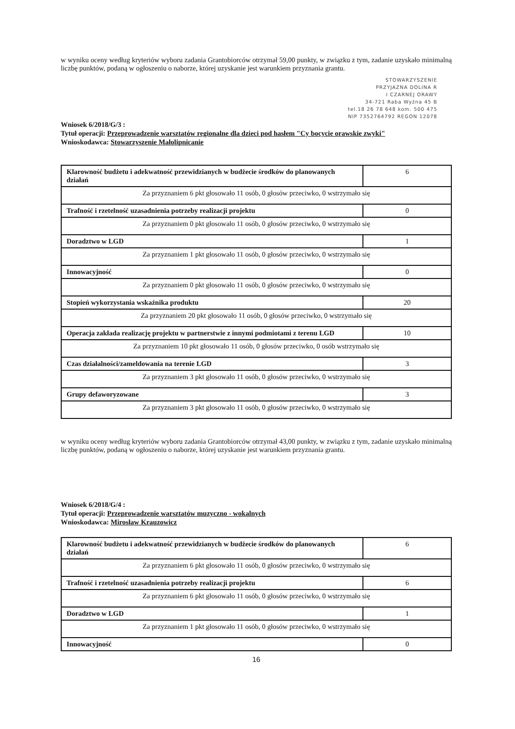w wyniku oceny według kryteriów wyboru zadania Grantobiorców otrzymał 59,00 punkty, w związku z tym, zadanie uzyskało minimalną liczbę punktów, podaną w ogłoszeniu o naborze, której uzyskanie jest warunkiem przyznania grantu.
STOWARZYSZENIE
PRZYJAZNA DOLINA R
I CZARNEJ ORAWY
34-721 Raba Wyżna 45 B
tel.18 26 78 648 kom. 500 475
NIP 7352764792 REGON 12078
Wniosek 6/2018/G/3 :
Tytuł operacji: Przeprowadzenie warsztatów regionalne dla dzieci pod hasłem "Cy bocycie orawskie zwyki"
Wnioskodawca: Stowarzyszenie Małolipnicanie
| Klarowność budżetu i adekwatność przewidzianych w budżecie środków do planowanych działań | 6 |
| Za przyznaniem 6 pkt głosowało 11 osób, 0 głosów przeciwko, 0 wstrzymało się | |
| Trafność i rzetelność uzasadnienia potrzeby realizacji projektu | 0 |
| Za przyznaniem 0 pkt głosowało 11 osób, 0 głosów przeciwko, 0 wstrzymało się | |
| Doradztwo w LGD | 1 |
| Za przyznaniem 1 pkt głosowało 11 osób, 0 głosów przeciwko, 0 wstrzymało się | |
| Innowacyjność | 0 |
| Za przyznaniem 0 pkt głosowało 11 osób, 0 głosów przeciwko, 0 wstrzymało się | |
| Stopień wykorzystania wskaźnika produktu | 20 |
| Za przyznaniem 20 pkt głosowało 11 osób, 0 głosów przeciwko, 0 wstrzymało się | |
| Operacja zakłada realizację projektu w partnerstwie z innymi podmiotami z terenu LGD | 10 |
| Za przyznaniem 10 pkt głosowało 11 osób, 0 głosów przeciwko, 0 osób wstrzymało się | |
| Czas działalności/zameldowania na terenie LGD | 3 |
| Za przyznaniem 3 pkt głosowało 11 osób, 0 głosów przeciwko, 0 wstrzymało się | |
| Grupy defaworyzowane | 3 |
| Za przyznaniem 3 pkt głosowało 11 osób, 0 głosów przeciwko, 0 wstrzymało się | |
w wyniku oceny według kryteriów wyboru zadania Grantobiorców otrzymał 43,00 punkty, w związku z tym, zadanie uzyskało minimalną liczbę punktów, podaną w ogłoszeniu o naborze, której uzyskanie jest warunkiem przyznania grantu.
Wniosek 6/2018/G/4 :
Tytuł operacji: Przeprowadzenie warsztatów muzyczno - wokalnych
Wnioskodawca: Mirosław Krauzowicz
| Klarowność budżetu i adekwatność przewidzianych w budżecie środków do planowanych działań | 6 |
| Za przyznaniem 6 pkt głosowało 11 osób, 0 głosów przeciwko, 0 wstrzymało się | |
| Trafność i rzetelność uzasadnienia potrzeby realizacji projektu | 6 |
| Za przyznaniem 6 pkt głosowało 11 osób, 0 głosów przeciwko, 0 wstrzymało się | |
| Doradztwo w LGD | 1 |
| Za przyznaniem 1 pkt głosowało 11 osób, 0 głosów przeciwko, 0 wstrzymało się | |
| Innowacyjność | 0 |
16